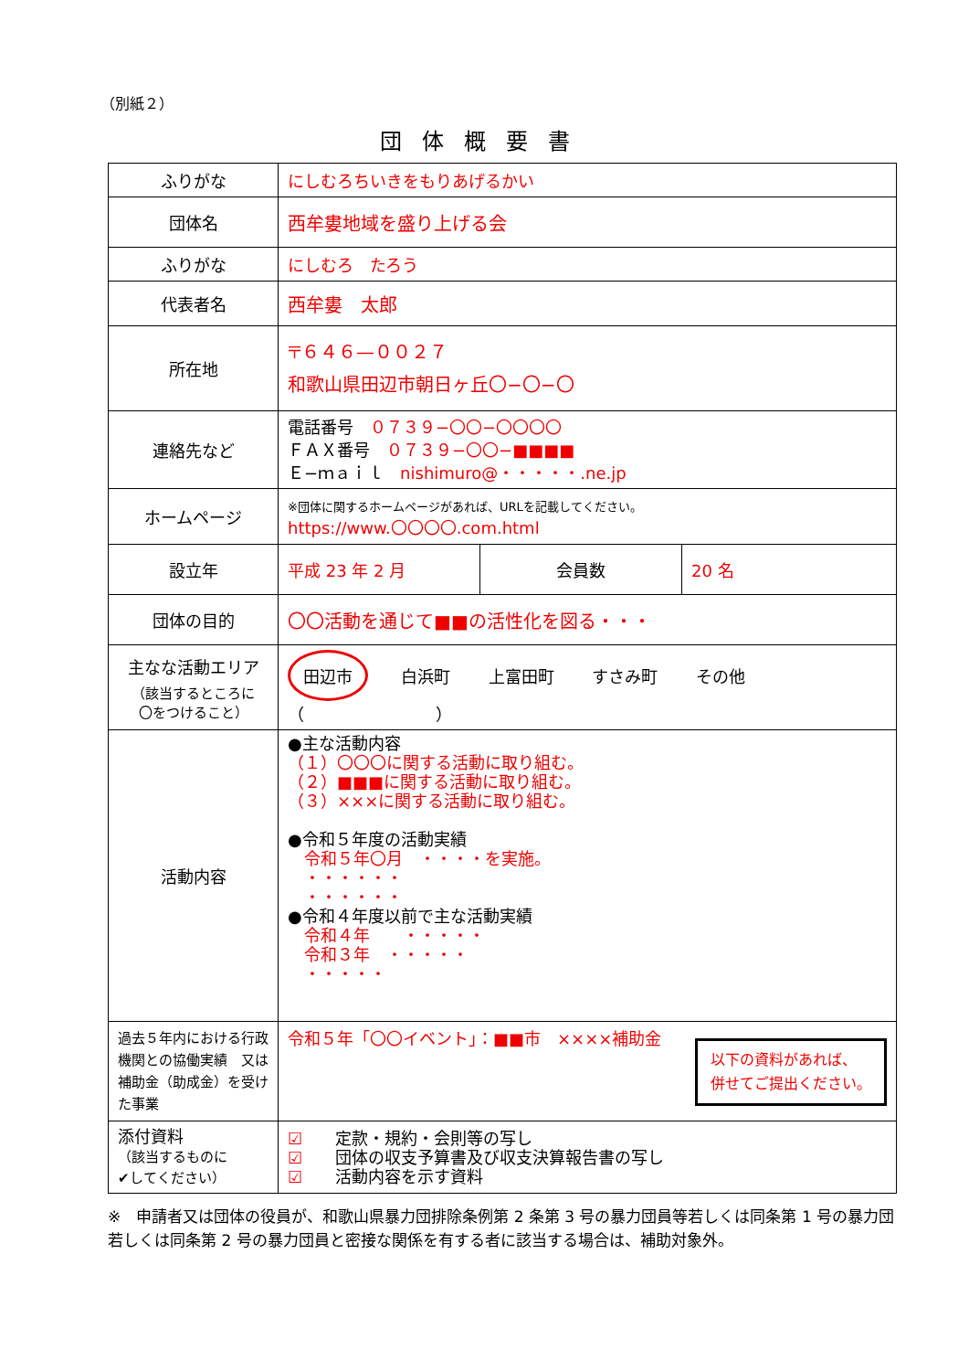（別紙２）
団体概要書
| ふりがな | にしむろちいきをもりあげるかい | | |
| 団体名 | 西牟婁地域を盛り上げる会 | | |
| ふりがな | にしむろ たろう | | |
| 代表者名 | 西牟婁 太郎 | | |
| 所在地 | 〒６４６—００２７ 和歌山県田辺市朝日ヶ丘〇−〇−〇 | | |
| 連絡先など | 電話番号 ０７３９−〇〇−〇〇〇〇 ＦＡＸ番号 ０７３９−〇〇−■■■■ Ｅ−ｍａｉｌ nishimuro@・・・・・.ne.jp | | |
| ホームページ | ※団体に関するホームページがあれば、URLを記載してください。 https://www.〇〇〇〇.com.html | | |
| 設立年 | 平成 23 年 2 月 | 会員数 | 20 名 |
| 団体の目的 | 〇〇活動を通じて■■の活性化を図る・・・ | | |
| 主なな活動エリア （該当するところに 〇をつけること） | 田辺市 白浜町 上富田町 すさみ町 その他（ ） | | |
| 活動内容 | ●主な活動内容 （１）〇〇〇に関する活動に取り組む。 （２）■■■に関する活動に取り組む。 （３）×××に関する活動に取り組む。 ●令和５年度の活動実績 令和５年〇月 ・・・・を実施。 ・・・・・・ ・・・・・・ ●令和４年度以前で主な活動実績 令和４年 ・・・・・ 令和３年 ・・・・・ ・・・・・ | | |
| 過去５年内における行政機関との協働実績 又は 補助金（助成金）を受けた事業 | 令和５年「〇〇イベント」：■■市 ××××補助金 以下の資料があれば、 併せてご提出ください。 | | |
| 添付資料 （該当するものに ✔してください） | ☑ 定款・規約・会則等の写し ☑ 団体の収支予算書及び収支決算報告書の写し ☑ 活動内容を示す資料 | | |
※　申請者又は団体の役員が、和歌山県暴力団排除条例第 2 条第 3 号の暴力団員等若しくは同条第 1 号の暴力団若しくは同条第 2 号の暴力団員と密接な関係を有する者に該当する場合は、補助対象外。